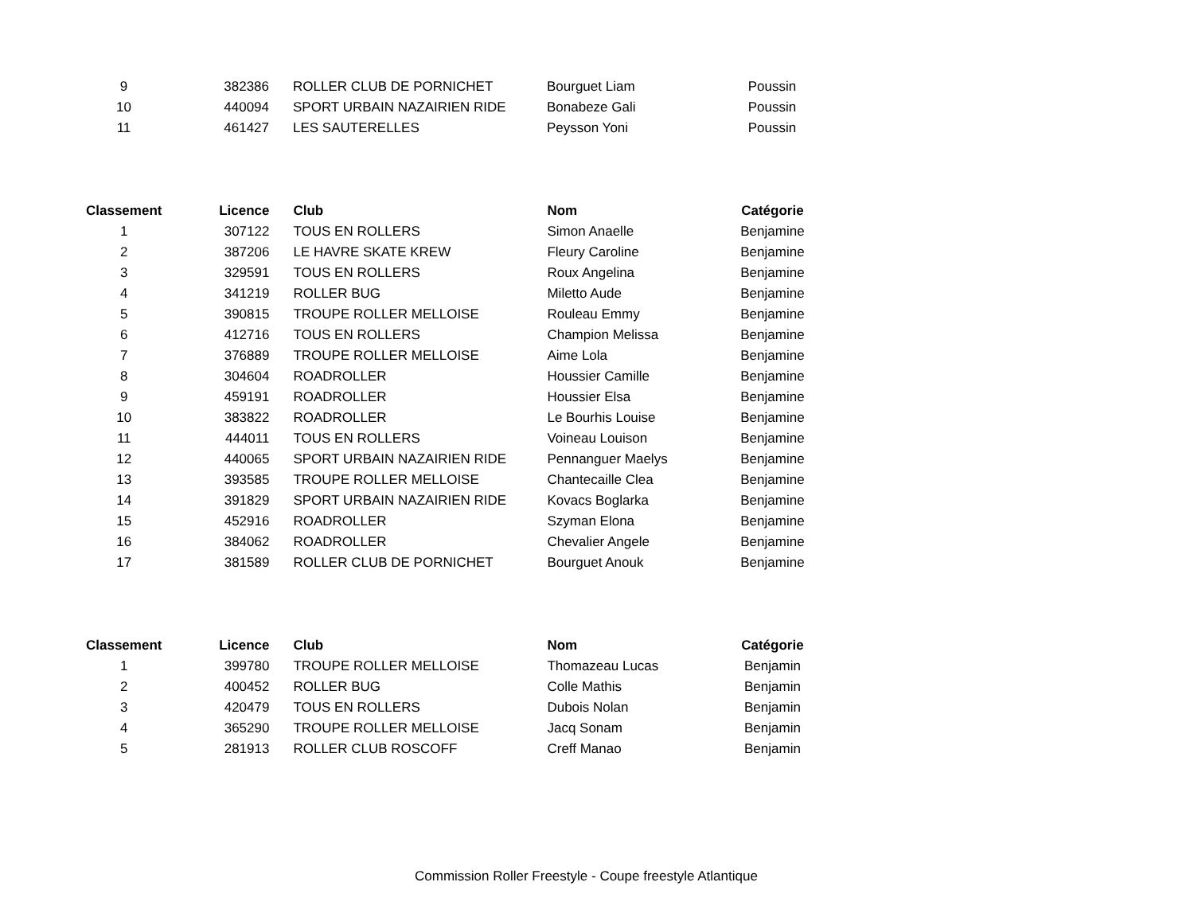| 9 | 382386 | ROLLER CLUB DE PORNICHET | Bourguet Liam | Poussin |
| 10 | 440094 | SPORT URBAIN NAZAIRIEN RIDE | Bonabeze Gali | Poussin |
| 11 | 461427 | LES SAUTERELLES | Peysson Yoni | Poussin |
| Classement | Licence | Club | Nom | Catégorie |
| --- | --- | --- | --- | --- |
| 1 | 307122 | TOUS EN ROLLERS | Simon Anaelle | Benjamine |
| 2 | 387206 | LE HAVRE SKATE KREW | Fleury Caroline | Benjamine |
| 3 | 329591 | TOUS EN ROLLERS | Roux Angelina | Benjamine |
| 4 | 341219 | ROLLER BUG | Miletto Aude | Benjamine |
| 5 | 390815 | TROUPE ROLLER MELLOISE | Rouleau Emmy | Benjamine |
| 6 | 412716 | TOUS EN ROLLERS | Champion Melissa | Benjamine |
| 7 | 376889 | TROUPE ROLLER MELLOISE | Aime Lola | Benjamine |
| 8 | 304604 | ROADROLLER | Houssier Camille | Benjamine |
| 9 | 459191 | ROADROLLER | Houssier Elsa | Benjamine |
| 10 | 383822 | ROADROLLER | Le Bourhis Louise | Benjamine |
| 11 | 444011 | TOUS EN ROLLERS | Voineau Louison | Benjamine |
| 12 | 440065 | SPORT URBAIN NAZAIRIEN RIDE | Pennanguer Maelys | Benjamine |
| 13 | 393585 | TROUPE ROLLER MELLOISE | Chantecaille Clea | Benjamine |
| 14 | 391829 | SPORT URBAIN NAZAIRIEN RIDE | Kovacs Boglarka | Benjamine |
| 15 | 452916 | ROADROLLER | Szyman Elona | Benjamine |
| 16 | 384062 | ROADROLLER | Chevalier Angele | Benjamine |
| 17 | 381589 | ROLLER CLUB DE PORNICHET | Bourguet Anouk | Benjamine |
| Classement | Licence | Club | Nom | Catégorie |
| --- | --- | --- | --- | --- |
| 1 | 399780 | TROUPE ROLLER MELLOISE | Thomazeau Lucas | Benjamin |
| 2 | 400452 | ROLLER BUG | Colle Mathis | Benjamin |
| 3 | 420479 | TOUS EN ROLLERS | Dubois Nolan | Benjamin |
| 4 | 365290 | TROUPE ROLLER MELLOISE | Jacq Sonam | Benjamin |
| 5 | 281913 | ROLLER CLUB ROSCOFF | Creff Manao | Benjamin |
Commission Roller Freestyle - Coupe freestyle Atlantique